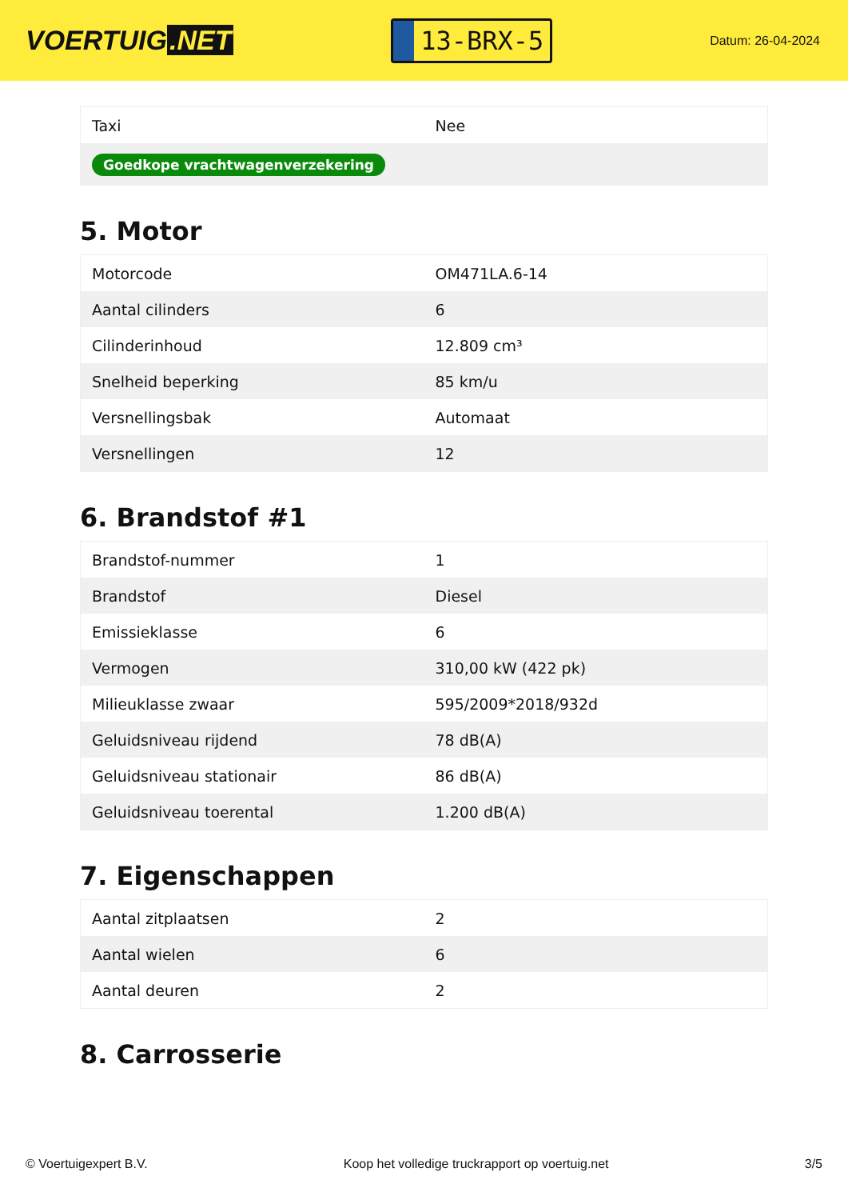VOERTUIG.NET
13-BRX-5
Datum: 26-04-2024
| Taxi | Nee |
| Goedkope vrachtwagenverzekering | |
5. Motor
| Motorcode | OM471LA.6-14 |
| Aantal cilinders | 6 |
| Cilinderinhoud | 12.809 cm³ |
| Snelheid beperking | 85 km/u |
| Versnellingsbak | Automaat |
| Versnellingen | 12 |
6. Brandstof #1
| Brandstof-nummer | 1 |
| Brandstof | Diesel |
| Emissieklasse | 6 |
| Vermogen | 310,00 kW (422 pk) |
| Milieuklasse zwaar | 595/2009*2018/932d |
| Geluidsniveau rijdend | 78 dB(A) |
| Geluidsniveau stationair | 86 dB(A) |
| Geluidsniveau toerental | 1.200 dB(A) |
7. Eigenschappen
| Aantal zitplaatsen | 2 |
| Aantal wielen | 6 |
| Aantal deuren | 2 |
8. Carrosserie
© Voertuigexpert B.V. Koop het volledige truckrapport op voertuig.net 3/5